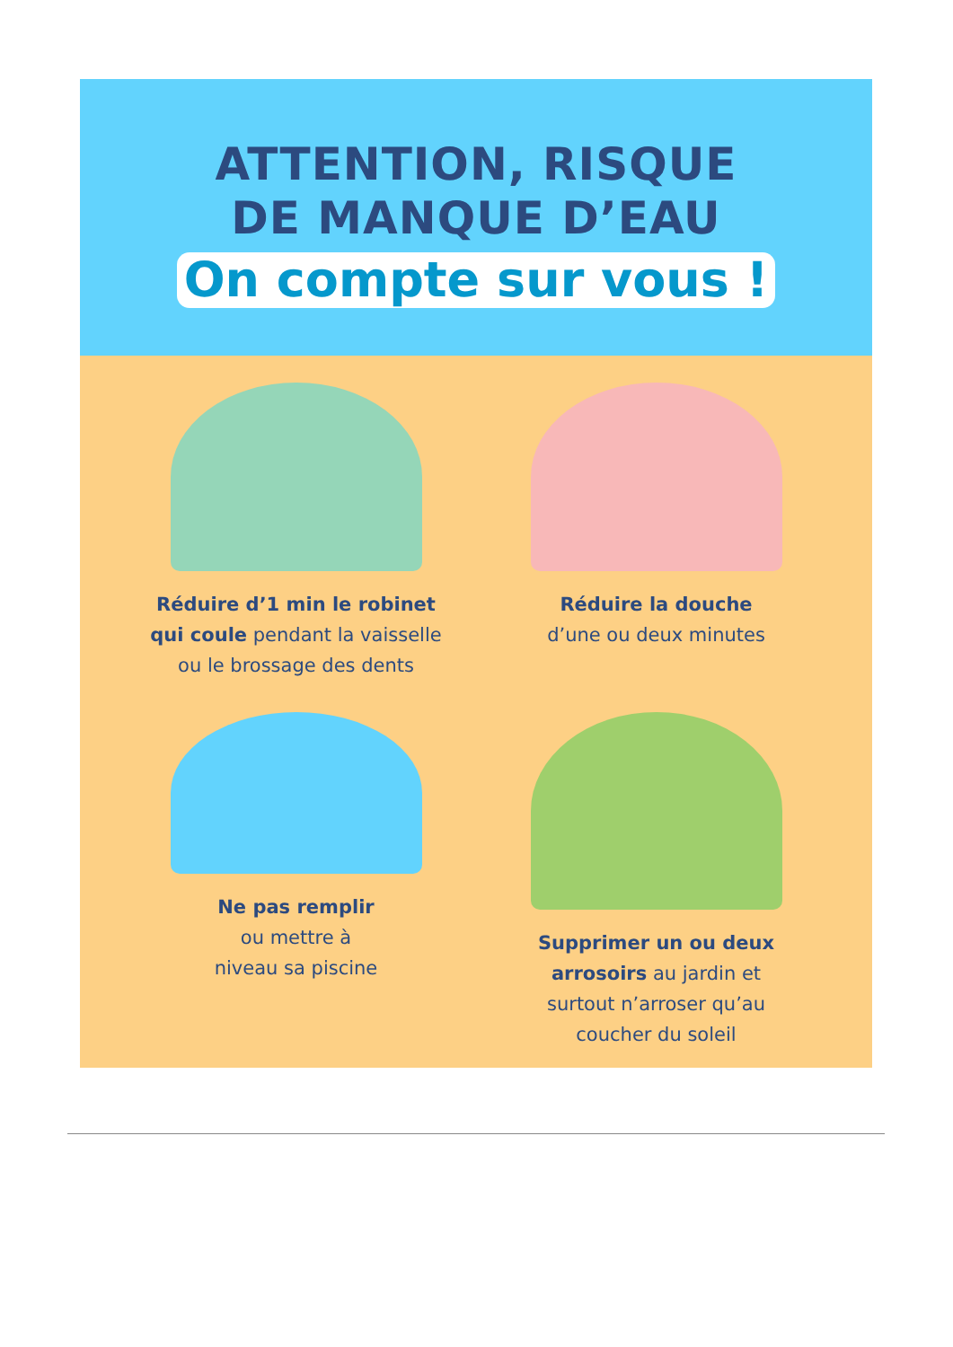ATTENTION, RISQUE
DE MANQUE D’EAU
On compte sur vous !
Réduire d’1 min le robinet
qui coule pendant la vaisselle
ou le brossage des dents
Réduire la douche
d’une ou deux minutes
Ne pas remplir
ou mettre à
niveau sa piscine
Supprimer un ou deux
arrosoirs au jardin et
surtout n’arroser qu’au
coucher du soleil